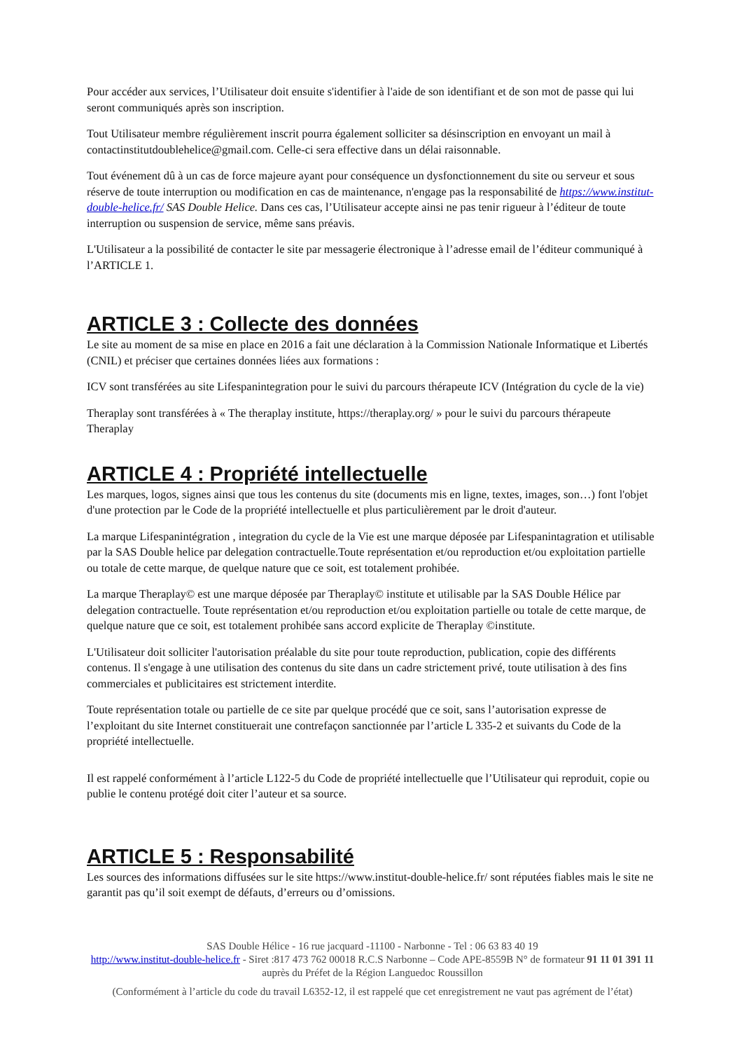Pour accéder aux services, l’Utilisateur doit ensuite s'identifier à l'aide de son identifiant et de son mot de passe qui lui seront communiqués après son inscription.
Tout Utilisateur membre régulièrement inscrit pourra également solliciter sa désinscription en envoyant un mail à contactinstitutdoublehelice@gmail.com. Celle-ci sera effective dans un délai raisonnable.
Tout événement dû à un cas de force majeure ayant pour conséquence un dysfonctionnement du site ou serveur et sous réserve de toute interruption ou modification en cas de maintenance, n'engage pas la responsabilité de https://www.institut-double-helice.fr/ SAS Double Helice. Dans ces cas, l’Utilisateur accepte ainsi ne pas tenir rigueur à l’éditeur de toute interruption ou suspension de service, même sans préavis.
L'Utilisateur a la possibilité de contacter le site par messagerie électronique à l’adresse email de l’éditeur communiqué à l’ARTICLE 1.
ARTICLE 3 : Collecte des données
Le site au moment de sa mise en place en 2016 a fait une déclaration à la Commission Nationale Informatique et Libertés (CNIL) et préciser que certaines données liées aux formations :
ICV sont transférées au site Lifespanintegration pour le suivi du parcours thérapeute ICV (Intégration du cycle de la vie)
Theraplay sont transférées à « The theraplay institute, https://theraplay.org/ » pour le suivi du parcours thérapeute Theraplay
ARTICLE 4 : Propriété intellectuelle
Les marques, logos, signes ainsi que tous les contenus du site (documents mis en ligne, textes, images, son…) font l'objet d'une protection par le Code de la propriété intellectuelle et plus particulièrement par le droit d'auteur.
La marque Lifespanintégration , integration du cycle de la Vie est une marque déposée par Lifespanintagration et utilisable par la SAS Double helice par delegation contractuelle.Toute représentation et/ou reproduction et/ou exploitation partielle ou totale de cette marque, de quelque nature que ce soit, est totalement prohibée.
La marque Theraplay© est une marque déposée par Theraplay© institute et utilisable par la SAS Double Hélice par delegation contractuelle. Toute représentation et/ou reproduction et/ou exploitation partielle ou totale de cette marque, de quelque nature que ce soit, est totalement prohibée sans accord explicite de Theraplay ©institute.
L'Utilisateur doit solliciter l'autorisation préalable du site pour toute reproduction, publication, copie des différents contenus. Il s'engage à une utilisation des contenus du site dans un cadre strictement privé, toute utilisation à des fins commerciales et publicitaires est strictement interdite.
Toute représentation totale ou partielle de ce site par quelque procédé que ce soit, sans l’autorisation expresse de l’exploitant du site Internet constituerait une contrefaçon sanctionnée par l’article L 335-2 et suivants du Code de la propriété intellectuelle.
Il est rappelé conformément à l’article L122-5 du Code de propriété intellectuelle que l’Utilisateur qui reproduit, copie ou publie le contenu protégé doit citer l’auteur et sa source.
ARTICLE 5 : Responsabilité
Les sources des informations diffusées sur le site https://www.institut-double-helice.fr/ sont réputées fiables mais le site ne garantit pas qu’il soit exempt de défauts, d’erreurs ou d’omissions.
SAS Double Hélice - 16 rue jacquard -11100 - Narbonne - Tel : 06 63 83 40 19
http://www.institut-double-helice.fr - Siret :817 473 762 00018 R.C.S Narbonne – Code APE-8559B N° de formateur 91 11 01 391 11 auprès du Préfet de la Région Languedoc Roussillon
(Conformément à l’article du code du travail L6352-12, il est rappelé que cet enregistrement ne vaut pas agrément de l’état)